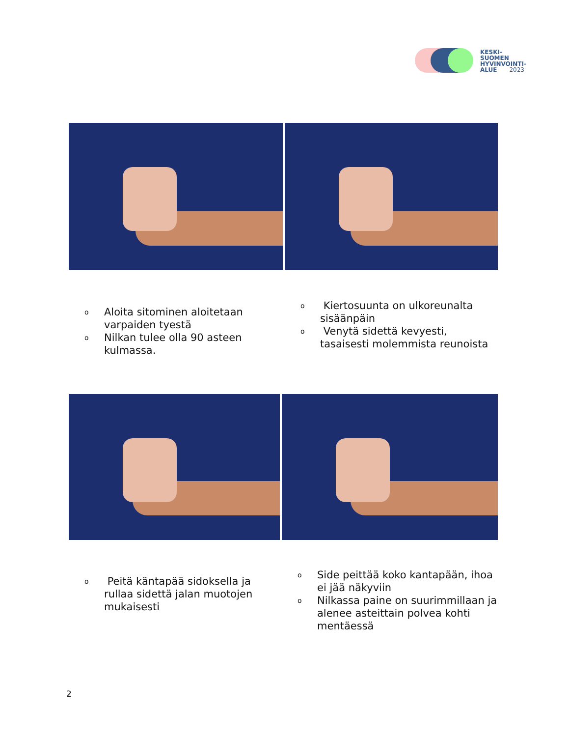KESKI-
SUOMEN
HYVINVOINTI-
ALUE 2023
o Aloita sitominen aloitetaan varpaiden tyestä
o Nilkan tulee olla 90 asteen kulmassa.
o Kiertosuunta on ulkoreunalta sisäänpäin
o Venytä sidettä kevyesti, tasaisesti molemmista reunoista
o Peitä käntapää sidoksella ja rullaa sidettä jalan muotojen mukaisesti
o Side peittää koko kantapään, ihoa ei jää näkyviin
o Nilkassa paine on suurimmillaan ja alenee asteittain polvea kohti mentäessä
2